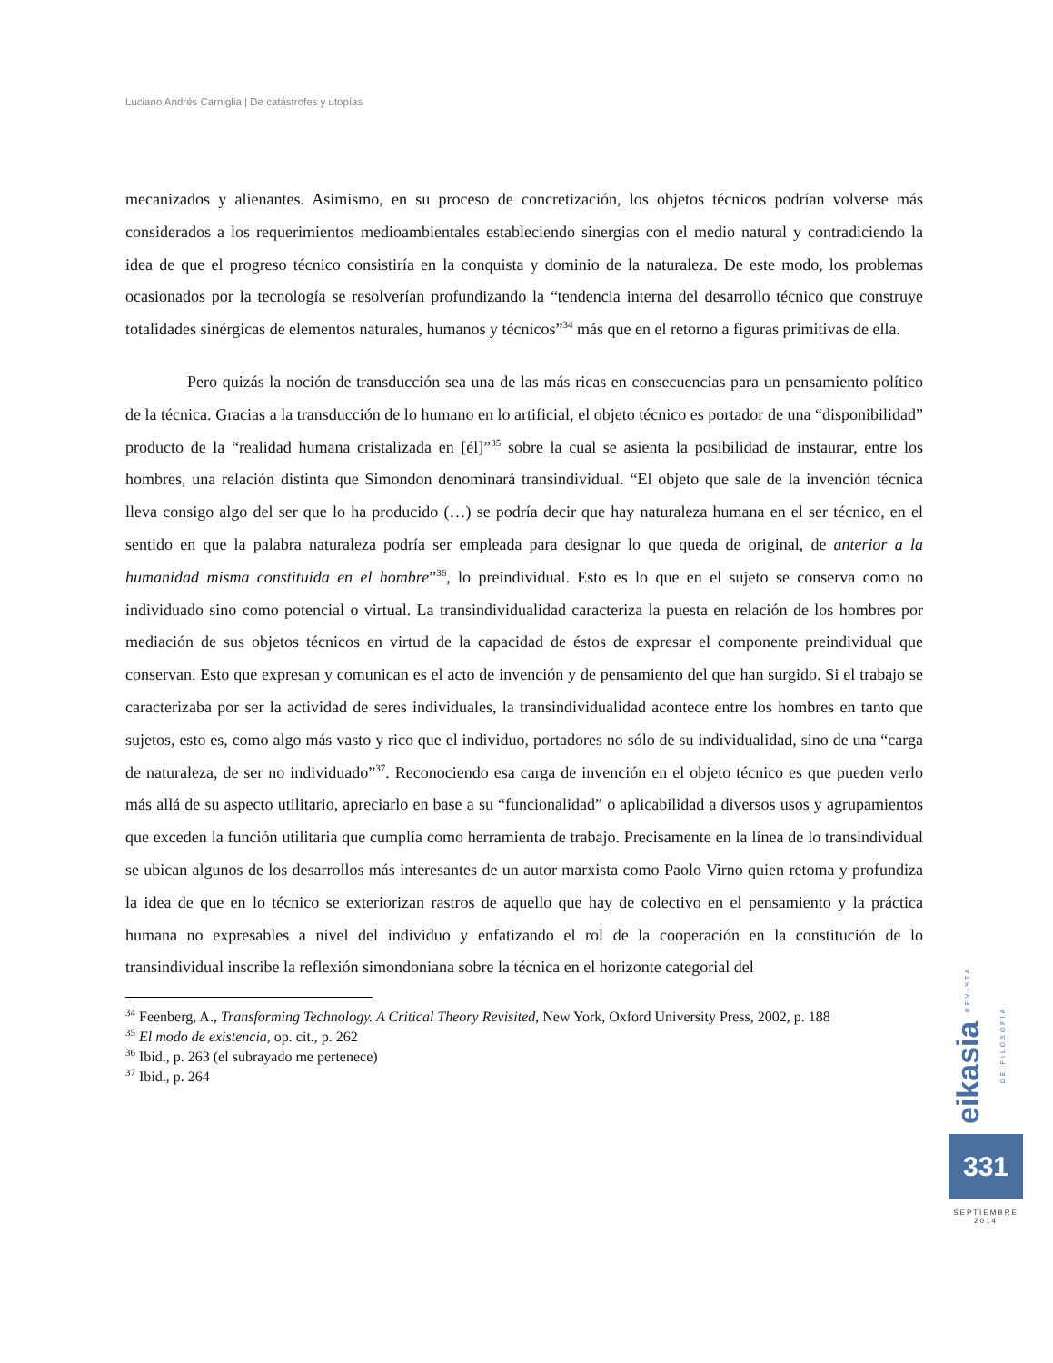Luciano Andrés Carniglia | De catástrofes y utopías
mecanizados y alienantes. Asimismo, en su proceso de concretización, los objetos técnicos podrían volverse más considerados a los requerimientos medioambientales estableciendo sinergias con el medio natural y contradiciendo la idea de que el progreso técnico consistiría en la conquista y dominio de la naturaleza. De este modo, los problemas ocasionados por la tecnología se resolverían profundizando la “tendencia interna del desarrollo técnico que construye totalidades sinérgicas de elementos naturales, humanos y técnicos”<sup>34</sup> más que en el retorno a figuras primitivas de ella.
Pero quizás la noción de transducción sea una de las más ricas en consecuencias para un pensamiento político de la técnica. Gracias a la transducción de lo humano en lo artificial, el objeto técnico es portador de una “disponibilidad” producto de la “realidad humana cristalizada en [él]”<sup>35</sup> sobre la cual se asienta la posibilidad de instaurar, entre los hombres, una relación distinta que Simondon denominará transindividual. “El objeto que sale de la invención técnica lleva consigo algo del ser que lo ha producido (…) se podría decir que hay naturaleza humana en el ser técnico, en el sentido en que la palabra naturaleza podría ser empleada para designar lo que queda de original, de anterior a la humanidad misma constituida en el hombre”<sup>36</sup>, lo preindividual. Esto es lo que en el sujeto se conserva como no individuado sino como potencial o virtual. La transindividualidad caracteriza la puesta en relación de los hombres por mediación de sus objetos técnicos en virtud de la capacidad de éstos de expresar el componente preindividual que conservan. Esto que expresan y comunican es el acto de invención y de pensamiento del que han surgido. Si el trabajo se caracterizaba por ser la actividad de seres individuales, la transindividualidad acontece entre los hombres en tanto que sujetos, esto es, como algo más vasto y rico que el individuo, portadores no sólo de su individualidad, sino de una “carga de naturaleza, de ser no individuado”<sup>37</sup>. Reconociendo esa carga de invención en el objeto técnico es que pueden verlo más allá de su aspecto utilitario, apreciarlo en base a su “funcionalidad” o aplicabilidad a diversos usos y agrupamientos que exceden la función utilitaria que cumplía como herramienta de trabajo. Precisamente en la línea de lo transindividual se ubican algunos de los desarrollos más interesantes de un autor marxista como Paolo Virno quien retoma y profundiza la idea de que en lo técnico se exteriorizan rastros de aquello que hay de colectivo en el pensamiento y la práctica humana no expresables a nivel del individuo y enfatizando el rol de la cooperación en la constitución de lo transindividual inscribe la reflexión simondoniana sobre la técnica en el horizonte categorial del
<sup>34</sup> Feenberg, A., Transforming Technology. A Critical Theory Revisited, New York, Oxford University Press, 2002, p. 188
<sup>35</sup> El modo de existencia, op. cit., p. 262
<sup>36</sup> Ibid., p. 263 (el subrayado me pertenece)
<sup>37</sup> Ibid., p. 264
eikasia REVISTA DE FILOSOFIA
331
SEPTIEMBRE
2014